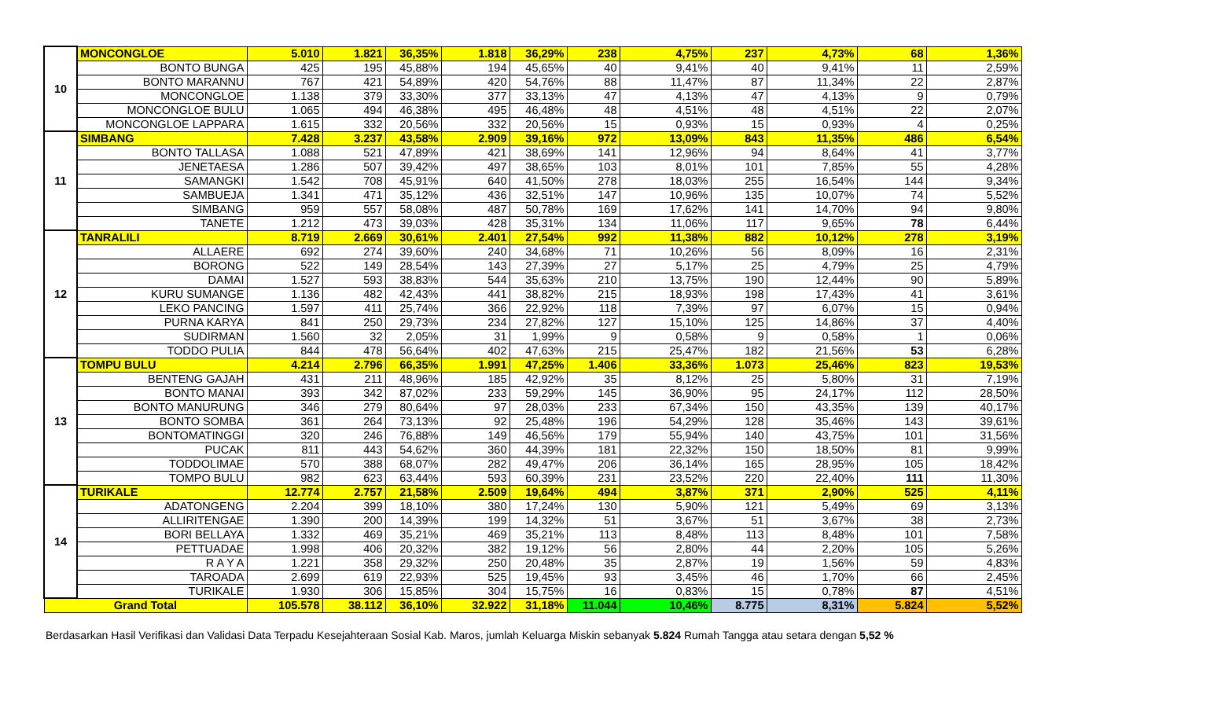| 10 | MONCONGLOE | 5.010 | 1.821 | 36,35% | 1.818 | 36,29% | 238 | 4,75% | 237 | 4,73% | 68 | 1,36% |
| | BONTO BUNGA | 425 | 195 | 45,88% | 194 | 45,65% | 40 | 9,41% | 40 | 9,41% | 11 | 2,59% |
| | BONTO MARANNU | 767 | 421 | 54,89% | 420 | 54,76% | 88 | 11,47% | 87 | 11,34% | 22 | 2,87% |
| | MONCONGLOE | 1.138 | 379 | 33,30% | 377 | 33,13% | 47 | 4,13% | 47 | 4,13% | 9 | 0,79% |
| | MONCONGLOE BULU | 1.065 | 494 | 46,38% | 495 | 46,48% | 48 | 4,51% | 48 | 4,51% | 22 | 2,07% |
| | MONCONGLOE LAPPARA | 1.615 | 332 | 20,56% | 332 | 20,56% | 15 | 0,93% | 15 | 0,93% | 4 | 0,25% |
| 11 | SIMBANG | 7.428 | 3.237 | 43,58% | 2.909 | 39,16% | 972 | 13,09% | 843 | 11,35% | 486 | 6,54% |
| | BONTO TALLASA | 1.088 | 521 | 47,89% | 421 | 38,69% | 141 | 12,96% | 94 | 8,64% | 41 | 3,77% |
| | JENETAESA | 1.286 | 507 | 39,42% | 497 | 38,65% | 103 | 8,01% | 101 | 7,85% | 55 | 4,28% |
| | SAMANGKI | 1.542 | 708 | 45,91% | 640 | 41,50% | 278 | 18,03% | 255 | 16,54% | 144 | 9,34% |
| | SAMBUEJA | 1.341 | 471 | 35,12% | 436 | 32,51% | 147 | 10,96% | 135 | 10,07% | 74 | 5,52% |
| | SIMBANG | 959 | 557 | 58,08% | 487 | 50,78% | 169 | 17,62% | 141 | 14,70% | 94 | 9,80% |
| | TANETE | 1.212 | 473 | 39,03% | 428 | 35,31% | 134 | 11,06% | 117 | 9,65% | 78 | 6,44% |
| 12 | TANRALILI | 8.719 | 2.669 | 30,61% | 2.401 | 27,54% | 992 | 11,38% | 882 | 10,12% | 278 | 3,19% |
| | ALLAERE | 692 | 274 | 39,60% | 240 | 34,68% | 71 | 10,26% | 56 | 8,09% | 16 | 2,31% |
| | BORONG | 522 | 149 | 28,54% | 143 | 27,39% | 27 | 5,17% | 25 | 4,79% | 25 | 4,79% |
| | DAMAI | 1.527 | 593 | 38,83% | 544 | 35,63% | 210 | 13,75% | 190 | 12,44% | 90 | 5,89% |
| | KURU SUMANGE | 1.136 | 482 | 42,43% | 441 | 38,82% | 215 | 18,93% | 198 | 17,43% | 41 | 3,61% |
| | LEKO PANCING | 1.597 | 411 | 25,74% | 366 | 22,92% | 118 | 7,39% | 97 | 6,07% | 15 | 0,94% |
| | PURNA KARYA | 841 | 250 | 29,73% | 234 | 27,82% | 127 | 15,10% | 125 | 14,86% | 37 | 4,40% |
| | SUDIRMAN | 1.560 | 32 | 2,05% | 31 | 1,99% | 9 | 0,58% | 9 | 0,58% | 1 | 0,06% |
| | TODDO PULIA | 844 | 478 | 56,64% | 402 | 47,63% | 215 | 25,47% | 182 | 21,56% | 53 | 6,28% |
| 13 | TOMPU BULU | 4.214 | 2.796 | 66,35% | 1.991 | 47,25% | 1.406 | 33,36% | 1.073 | 25,46% | 823 | 19,53% |
| | BENTENG GAJAH | 431 | 211 | 48,96% | 185 | 42,92% | 35 | 8,12% | 25 | 5,80% | 31 | 7,19% |
| | BONTO MANAI | 393 | 342 | 87,02% | 233 | 59,29% | 145 | 36,90% | 95 | 24,17% | 112 | 28,50% |
| | BONTO MANURUNG | 346 | 279 | 80,64% | 97 | 28,03% | 233 | 67,34% | 150 | 43,35% | 139 | 40,17% |
| | BONTO SOMBA | 361 | 264 | 73,13% | 92 | 25,48% | 196 | 54,29% | 128 | 35,46% | 143 | 39,61% |
| | BONTOMATINGGI | 320 | 246 | 76,88% | 149 | 46,56% | 179 | 55,94% | 140 | 43,75% | 101 | 31,56% |
| | PUCAK | 811 | 443 | 54,62% | 360 | 44,39% | 181 | 22,32% | 150 | 18,50% | 81 | 9,99% |
| | TODDOLIMAE | 570 | 388 | 68,07% | 282 | 49,47% | 206 | 36,14% | 165 | 28,95% | 105 | 18,42% |
| | TOMPO BULU | 982 | 623 | 63,44% | 593 | 60,39% | 231 | 23,52% | 220 | 22,40% | 111 | 11,30% |
| 14 | TURIKALE | 12.774 | 2.757 | 21,58% | 2.509 | 19,64% | 494 | 3,87% | 371 | 2,90% | 525 | 4,11% |
| | ADATONGENG | 2.204 | 399 | 18,10% | 380 | 17,24% | 130 | 5,90% | 121 | 5,49% | 69 | 3,13% |
| | ALLIRITENGAE | 1.390 | 200 | 14,39% | 199 | 14,32% | 51 | 3,67% | 51 | 3,67% | 38 | 2,73% |
| | BORI BELLAYA | 1.332 | 469 | 35,21% | 469 | 35,21% | 113 | 8,48% | 113 | 8,48% | 101 | 7,58% |
| | PETTUADAE | 1.998 | 406 | 20,32% | 382 | 19,12% | 56 | 2,80% | 44 | 2,20% | 105 | 5,26% |
| | R A Y A | 1.221 | 358 | 29,32% | 250 | 20,48% | 35 | 2,87% | 19 | 1,56% | 59 | 4,83% |
| | TAROADA | 2.699 | 619 | 22,93% | 525 | 19,45% | 93 | 3,45% | 46 | 1,70% | 66 | 2,45% |
| | TURIKALE | 1.930 | 306 | 15,85% | 304 | 15,75% | 16 | 0,83% | 15 | 0,78% | 87 | 4,51% |
| Grand Total | | 105.578 | 38.112 | 36,10% | 32.922 | 31,18% | 11.044 | 10,46% | 8.775 | 8,31% | 5.824 | 5,52% |
Berdasarkan Hasil Verifikasi dan Validasi Data Terpadu Kesejahteraan Sosial Kab. Maros, jumlah Keluarga Miskin sebanyak 5.824 Rumah Tangga atau setara dengan 5,52 %